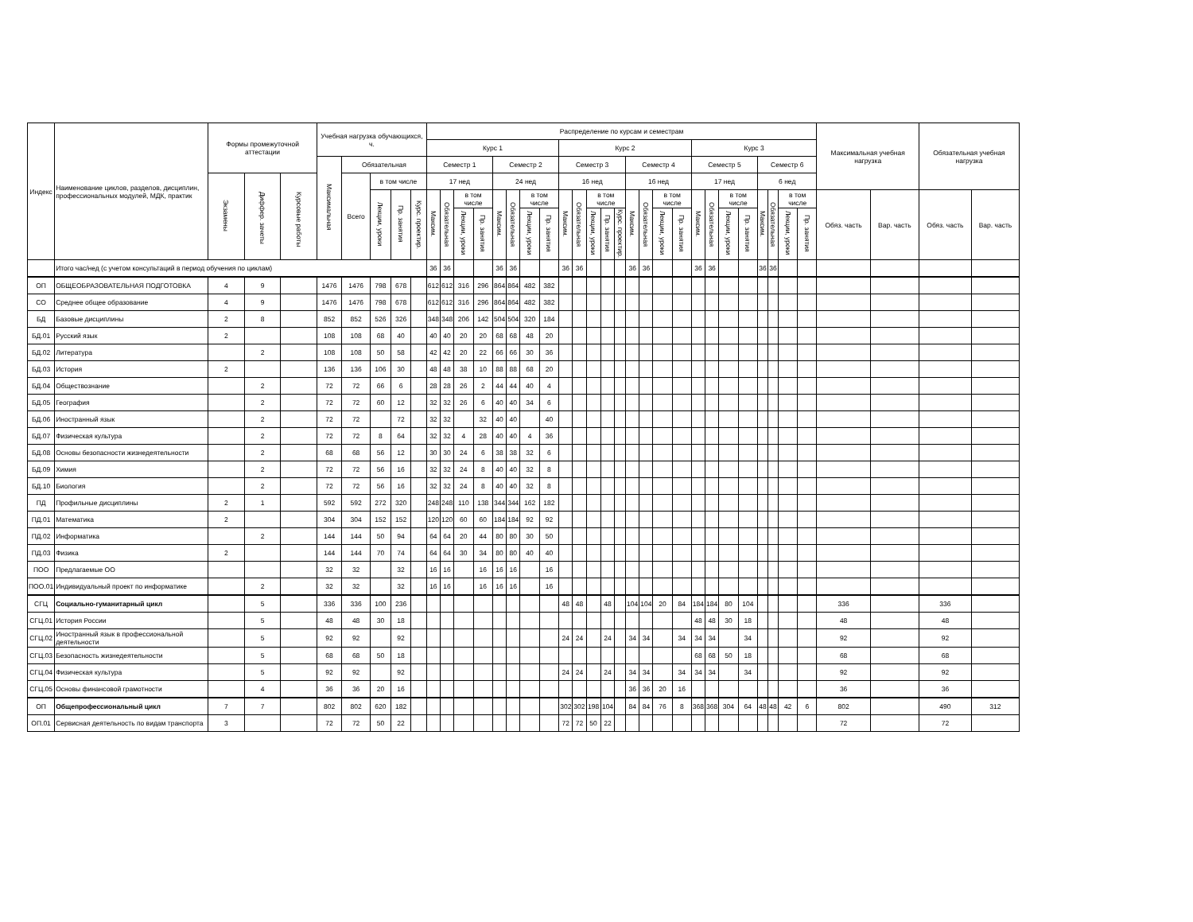| Индекс | Наименование циклов, разделов, дисциплин, профессиональных модулей, МДК, практик | Формы промежуточной аттестации | | | Учебная нагрузка обучающихся, ч. | | | | | Распределение по курсам и семестрам | | | | | | | | | | | | | | | | | | | | | | | | | Максимальная учебная нагрузка | | Обязательная учебная нагрузка | |
| --- | --- | --- | --- | --- | --- | --- | --- | --- | --- | --- | --- | --- | --- | --- | --- | --- | --- | --- | --- | --- | --- | --- | --- | --- | --- | --- | --- | --- | --- | --- | --- | --- | --- | --- | --- | --- | --- | --- |
| | | | | | | | | | | Курс 1 | | | | | | | | Курс 2 | | | | | | | | | Курс 3 | | | | | | | | | | | |
| | | | | | Максимальная | Обязательная | | | | Семестр 1 | | | | Семестр 2 | | | | Семестр 3 | | | | | Семестр 4 | | | | Семестр 5 | | | | Семестр 6 | | | | | | | |
| | | Экзамены | Диффер. зачеты | Курсовые работы | | Всего | в том числе | | | 17 нед | | | | 24 нед | | | | 16 нед | | | | | 16 нед | | | | 17 нед | | | | 6 нед | | | | | | | |
| | | | | | | | Лекции, уроки | Пр. занятия | Курс. проектир. | Максим. | Обязательная | в том числе | | Максим. | Обязательная | в том числе | | Максим. | Обязательная | в том числе | | | Максим. | Обязательная | в том числе | | Максим. | Обязательная | в том числе | | Максим. | Обязательная | в том числе | | Обяз. часть | Вар. часть | Обяз. часть | Вар. часть |
| | | | | | | | | | | | | Лекции, уроки | Пр. занятия | | | Лекции, уроки | Пр. занятия | | | Лекции, уроки | Пр. занятия | Курс. проектир. | | | Лекции, уроки | Пр. занятия | | | Лекции, уроки | Пр. занятия | | | Лекции, уроки | Пр. занятия | | | | |
| | Итого час/нед (с учетом консультаций в период обучения по циклам) | | | | | | | | | 36 | 36 | | | 36 | 36 | | | 36 | 36 | | | | 36 | 36 | | | 36 | 36 | | | 36 | 36 | | | | | | |
| ОП | ОБЩЕОБРАЗОВАТЕЛЬНАЯ ПОДГОТОВКА | 4 | 9 | | 1476 | 1476 | 798 | 678 | | 612 | 612 | 316 | 296 | 864 | 864 | 482 | 382 | | | | | | | | | | | | | | | | | | | | | |
| СО | Среднее общее образование | 4 | 9 | | 1476 | 1476 | 798 | 678 | | 612 | 612 | 316 | 296 | 864 | 864 | 482 | 382 | | | | | | | | | | | | | | | | | | | | | |
| БД | Базовые дисциплины | 2 | 8 | | 852 | 852 | 526 | 326 | | 348 | 348 | 206 | 142 | 504 | 504 | 320 | 184 | | | | | | | | | | | | | | | | | | | | | |
| БД.01 | Русский язык | 2 | | | 108 | 108 | 68 | 40 | | 40 | 40 | 20 | 20 | 68 | 68 | 48 | 20 | | | | | | | | | | | | | | | | | | | | | |
| БД.02 | Литература | | 2 | | 108 | 108 | 50 | 58 | | 42 | 42 | 20 | 22 | 66 | 66 | 30 | 36 | | | | | | | | | | | | | | | | | | | | | |
| БД.03 | История | 2 | | | 136 | 136 | 106 | 30 | | 48 | 48 | 38 | 10 | 88 | 88 | 68 | 20 | | | | | | | | | | | | | | | | | | | | | |
| БД.04 | Обществознание | | 2 | | 72 | 72 | 66 | 6 | | 28 | 28 | 26 | 2 | 44 | 44 | 40 | 4 | | | | | | | | | | | | | | | | | | | | | |
| БД.05 | География | | 2 | | 72 | 72 | 60 | 12 | | 32 | 32 | 26 | 6 | 40 | 40 | 34 | 6 | | | | | | | | | | | | | | | | | | | | | |
| БД.06 | Иностранный язык | | 2 | | 72 | 72 | | 72 | | 32 | 32 | | 32 | 40 | 40 | | 40 | | | | | | | | | | | | | | | | | | | | | |
| БД.07 | Физическая культура | | 2 | | 72 | 72 | 8 | 64 | | 32 | 32 | 4 | 28 | 40 | 40 | 4 | 36 | | | | | | | | | | | | | | | | | | | | | |
| БД.08 | Основы безопасности жизнедеятельности | | 2 | | 68 | 68 | 56 | 12 | | 30 | 30 | 24 | 6 | 38 | 38 | 32 | 6 | | | | | | | | | | | | | | | | | | | | | |
| БД.09 | Химия | | 2 | | 72 | 72 | 56 | 16 | | 32 | 32 | 24 | 8 | 40 | 40 | 32 | 8 | | | | | | | | | | | | | | | | | | | | | |
| БД.10 | Биология | | 2 | | 72 | 72 | 56 | 16 | | 32 | 32 | 24 | 8 | 40 | 40 | 32 | 8 | | | | | | | | | | | | | | | | | | | | | |
| ПД | Профильные дисциплины | 2 | 1 | | 592 | 592 | 272 | 320 | | 248 | 248 | 110 | 138 | 344 | 344 | 162 | 182 | | | | | | | | | | | | | | | | | | | | | |
| ПД.01 | Математика | 2 | | | 304 | 304 | 152 | 152 | | 120 | 120 | 60 | 60 | 184 | 184 | 92 | 92 | | | | | | | | | | | | | | | | | | | | | |
| ПД.02 | Информатика | | 2 | | 144 | 144 | 50 | 94 | | 64 | 64 | 20 | 44 | 80 | 80 | 30 | 50 | | | | | | | | | | | | | | | | | | | | | |
| ПД.03 | Физика | 2 | | | 144 | 144 | 70 | 74 | | 64 | 64 | 30 | 34 | 80 | 80 | 40 | 40 | | | | | | | | | | | | | | | | | | | | | |
| ПОО | Предлагаемые ОО | | | | 32 | 32 | | 32 | | 16 | 16 | | 16 | 16 | 16 | | 16 | | | | | | | | | | | | | | | | | | | | | |
| ПОО.01 | Индивидуальный проект по информатике | | 2 | | 32 | 32 | | 32 | | 16 | 16 | | 16 | 16 | 16 | | 16 | | | | | | | | | | | | | | | | | | | | | |
| СГЦ | Социально-гуманитарный цикл | | 5 | | 336 | 336 | 100 | 236 | | | | | | | | | | 48 | 48 | | 48 | | 104 | 104 | 20 | 84 | 184 | 184 | 80 | 104 | | | | | 336 | | 336 | |
| СГЦ.01 | История России | | 5 | | 48 | 48 | 30 | 18 | | | | | | | | | | | | | | | | | | | 48 | 48 | 30 | 18 | | | | | 48 | | 48 | |
| СГЦ.02 | Иностранный язык в профессиональной деятельности | | 5 | | 92 | 92 | | 92 | | | | | | | | | | 24 | 24 | | 24 | | 34 | 34 | | 34 | 34 | 34 | | 34 | | | | | 92 | | 92 | |
| СГЦ.03 | Безопасность жизнедеятельности | | 5 | | 68 | 68 | 50 | 18 | | | | | | | | | | | | | | | | | | | 68 | 68 | 50 | 18 | | | | | 68 | | 68 | |
| СГЦ.04 | Физическая культура | | 5 | | 92 | 92 | | 92 | | | | | | | | | | 24 | 24 | | 24 | | 34 | 34 | | 34 | 34 | 34 | | 34 | | | | | 92 | | 92 | |
| СГЦ.05 | Основы финансовой грамотности | | 4 | | 36 | 36 | 20 | 16 | | | | | | | | | | | | | | | 36 | 36 | 20 | 16 | | | | | | | | | 36 | | 36 | |
| ОП | Общепрофессиональный цикл | 7 | 7 | | 802 | 802 | 620 | 182 | | | | | | | | | | 302 | 302 | 198 | 104 | | 84 | 84 | 76 | 8 | 368 | 368 | 304 | 64 | 48 | 48 | 42 | 6 | 802 | | 490 | 312 |
| ОП.01 | Сервисная деятельность по видам транспорта | 3 | | | 72 | 72 | 50 | 22 | | | | | | | | | | 72 | 72 | 50 | 22 | | | | | | | | | | | | | | 72 | | 72 | |